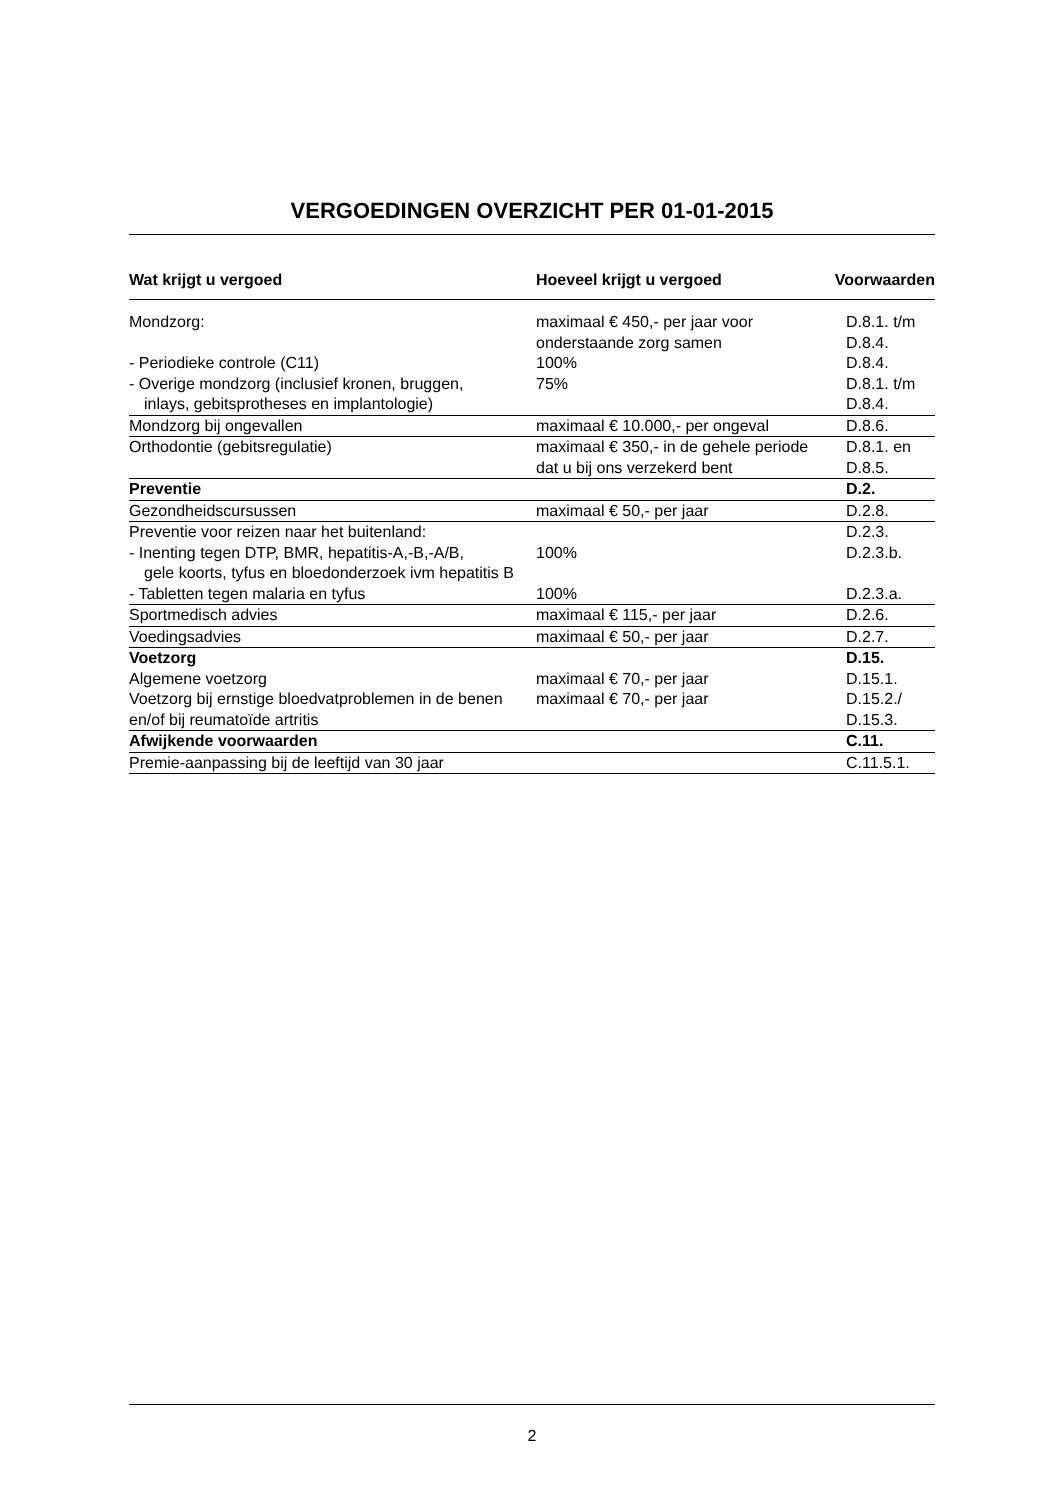VERGOEDINGEN OVERZICHT PER 01-01-2015
| Wat krijgt u vergoed | Hoeveel krijgt u vergoed | Voorwaarden |
| --- | --- | --- |
| Mondzorg: | maximaal € 450,- per jaar voor onderstaande zorg samen | D.8.1. t/m D.8.4. |
| - Periodieke controle (C11) | 100% | D.8.4. |
| - Overige mondzorg (inclusief kronen, bruggen, inlays, gebitsprotheses en implantologie) | 75% | D.8.1. t/m D.8.4. |
| Mondzorg bij ongevallen | maximaal € 10.000,- per ongeval | D.8.6. |
| Orthodontie (gebitsregulatie) | maximaal € 350,- in de gehele periode dat u bij ons verzekerd bent | D.8.1. en D.8.5. |
| Preventie | | D.2. |
| Gezondheidscursussen | maximaal € 50,- per jaar | D.2.8. |
| Preventie voor reizen naar het buitenland: | | D.2.3. |
| - Inenting tegen DTP, BMR, hepatitis-A,-B,-A/B, gele koorts, tyfus en bloedonderzoek ivm hepatitis B | 100% | D.2.3.b. |
| - Tabletten tegen malaria en tyfus | 100% | D.2.3.a. |
| Sportmedisch advies | maximaal € 115,- per jaar | D.2.6. |
| Voedingsadvies | maximaal € 50,- per jaar | D.2.7. |
| Voetzorg | | D.15. |
| Algemene voetzorg | maximaal € 70,- per jaar | D.15.1. |
| Voetzorg bij ernstige bloedvatproblemen in de benen en/of bij reumatoïde artritis | maximaal € 70,- per jaar | D.15.2./ D.15.3. |
| Afwijkende voorwaarden | | C.11. |
| Premie-aanpassing bij de leeftijd van 30 jaar | | C.11.5.1. |
2